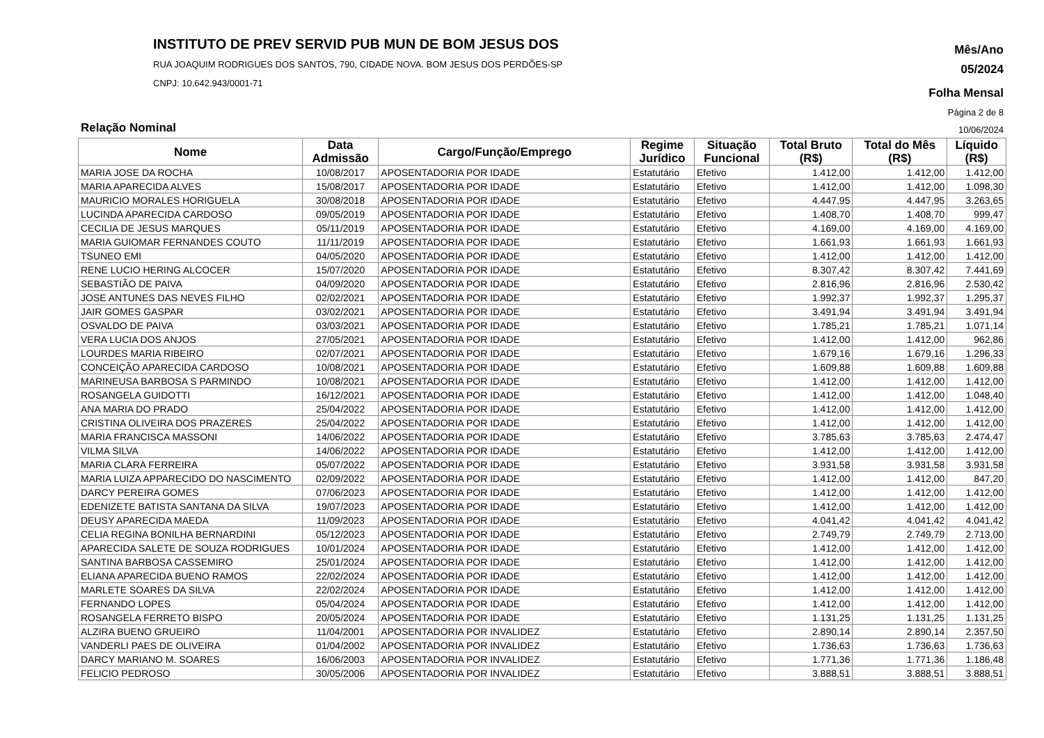INSTITUTO DE PREV SERVID PUB MUN DE BOM JESUS DOS
RUA JOAQUIM RODRIGUES DOS SANTOS, 790, CIDADE NOVA. BOM JESUS DOS PERDÕES-SP
CNPJ: 10.642.943/0001-71
Mês/Ano
05/2024
Folha Mensal
Página 2 de 8
Relação Nominal 10/06/2024
| Nome | Data Admissão | Cargo/Função/Emprego | Regime Jurídico | Situação Funcional | Total Bruto (R$) | Total do Mês (R$) | Líquido (R$) |
| --- | --- | --- | --- | --- | --- | --- | --- |
| MARIA JOSE DA ROCHA | 10/08/2017 | APOSENTADORIA POR IDADE | Estatutário | Efetivo | 1.412,00 | 1.412,00 | 1.412,00 |
| MARIA APARECIDA ALVES | 15/08/2017 | APOSENTADORIA POR IDADE | Estatutário | Efetivo | 1.412,00 | 1.412,00 | 1.098,30 |
| MAURICIO MORALES HORIGUELA | 30/08/2018 | APOSENTADORIA POR IDADE | Estatutário | Efetivo | 4.447,95 | 4.447,95 | 3.263,65 |
| LUCINDA APARECIDA CARDOSO | 09/05/2019 | APOSENTADORIA POR IDADE | Estatutário | Efetivo | 1.408,70 | 1.408,70 | 999,47 |
| CECILIA DE JESUS MARQUES | 05/11/2019 | APOSENTADORIA POR IDADE | Estatutário | Efetivo | 4.169,00 | 4.169,00 | 4.169,00 |
| MARIA GUIOMAR FERNANDES COUTO | 11/11/2019 | APOSENTADORIA POR IDADE | Estatutário | Efetivo | 1.661,93 | 1.661,93 | 1.661,93 |
| TSUNEO EMI | 04/05/2020 | APOSENTADORIA POR IDADE | Estatutário | Efetivo | 1.412,00 | 1.412,00 | 1.412,00 |
| RENE LUCIO HERING ALCOCER | 15/07/2020 | APOSENTADORIA POR IDADE | Estatutário | Efetivo | 8.307,42 | 8.307,42 | 7.441,69 |
| SEBASTIÃO DE PAIVA | 04/09/2020 | APOSENTADORIA POR IDADE | Estatutário | Efetivo | 2.816,96 | 2.816,96 | 2.530,42 |
| JOSE ANTUNES DAS NEVES FILHO | 02/02/2021 | APOSENTADORIA POR IDADE | Estatutário | Efetivo | 1.992,37 | 1.992,37 | 1.295,37 |
| JAIR GOMES GASPAR | 03/02/2021 | APOSENTADORIA POR IDADE | Estatutário | Efetivo | 3.491,94 | 3.491,94 | 3.491,94 |
| OSVALDO DE PAIVA | 03/03/2021 | APOSENTADORIA POR IDADE | Estatutário | Efetivo | 1.785,21 | 1.785,21 | 1.071,14 |
| VERA LUCIA DOS ANJOS | 27/05/2021 | APOSENTADORIA POR IDADE | Estatutário | Efetivo | 1.412,00 | 1.412,00 | 962,86 |
| LOURDES MARIA RIBEIRO | 02/07/2021 | APOSENTADORIA POR IDADE | Estatutário | Efetivo | 1.679,16 | 1.679,16 | 1.296,33 |
| CONCEIÇÃO APARECIDA CARDOSO | 10/08/2021 | APOSENTADORIA POR IDADE | Estatutário | Efetivo | 1.609,88 | 1.609,88 | 1.609,88 |
| MARINEUSA BARBOSA S PARMINDO | 10/08/2021 | APOSENTADORIA POR IDADE | Estatutário | Efetivo | 1.412,00 | 1.412,00 | 1.412,00 |
| ROSANGELA GUIDOTTI | 16/12/2021 | APOSENTADORIA POR IDADE | Estatutário | Efetivo | 1.412,00 | 1.412,00 | 1.048,40 |
| ANA MARIA DO PRADO | 25/04/2022 | APOSENTADORIA POR IDADE | Estatutário | Efetivo | 1.412,00 | 1.412,00 | 1.412,00 |
| CRISTINA OLIVEIRA DOS PRAZERES | 25/04/2022 | APOSENTADORIA POR IDADE | Estatutário | Efetivo | 1.412,00 | 1.412,00 | 1.412,00 |
| MARIA FRANCISCA MASSONI | 14/06/2022 | APOSENTADORIA POR IDADE | Estatutário | Efetivo | 3.785,63 | 3.785,63 | 2.474,47 |
| VILMA SILVA | 14/06/2022 | APOSENTADORIA POR IDADE | Estatutário | Efetivo | 1.412,00 | 1.412,00 | 1.412,00 |
| MARIA CLARA FERREIRA | 05/07/2022 | APOSENTADORIA POR IDADE | Estatutário | Efetivo | 3.931,58 | 3.931,58 | 3.931,58 |
| MARIA LUIZA APPARECIDO DO NASCIMENTO | 02/09/2022 | APOSENTADORIA POR IDADE | Estatutário | Efetivo | 1.412,00 | 1.412,00 | 847,20 |
| DARCY PEREIRA GOMES | 07/06/2023 | APOSENTADORIA POR IDADE | Estatutário | Efetivo | 1.412,00 | 1.412,00 | 1.412,00 |
| EDENIZETE BATISTA SANTANA DA SILVA | 19/07/2023 | APOSENTADORIA POR IDADE | Estatutário | Efetivo | 1.412,00 | 1.412,00 | 1.412,00 |
| DEUSY APARECIDA MAEDA | 11/09/2023 | APOSENTADORIA POR IDADE | Estatutário | Efetivo | 4.041,42 | 4.041,42 | 4.041,42 |
| CELIA REGINA BONILHA BERNARDINI | 05/12/2023 | APOSENTADORIA POR IDADE | Estatutário | Efetivo | 2.749,79 | 2.749,79 | 2.713,00 |
| APARECIDA SALETE DE SOUZA RODRIGUES | 10/01/2024 | APOSENTADORIA POR IDADE | Estatutário | Efetivo | 1.412,00 | 1.412,00 | 1.412,00 |
| SANTINA BARBOSA CASSEMIRO | 25/01/2024 | APOSENTADORIA POR IDADE | Estatutário | Efetivo | 1.412,00 | 1.412,00 | 1.412,00 |
| ELIANA APARECIDA BUENO RAMOS | 22/02/2024 | APOSENTADORIA POR IDADE | Estatutário | Efetivo | 1.412,00 | 1.412,00 | 1.412,00 |
| MARLETE SOARES DA SILVA | 22/02/2024 | APOSENTADORIA POR IDADE | Estatutário | Efetivo | 1.412,00 | 1.412,00 | 1.412,00 |
| FERNANDO LOPES | 05/04/2024 | APOSENTADORIA POR IDADE | Estatutário | Efetivo | 1.412,00 | 1.412,00 | 1.412,00 |
| ROSANGELA FERRETO BISPO | 20/05/2024 | APOSENTADORIA POR IDADE | Estatutário | Efetivo | 1.131,25 | 1.131,25 | 1.131,25 |
| ALZIRA BUENO GRUEIRO | 11/04/2001 | APOSENTADORIA POR INVALIDEZ | Estatutário | Efetivo | 2.890,14 | 2.890,14 | 2.357,50 |
| VANDERLI PAES DE OLIVEIRA | 01/04/2002 | APOSENTADORIA POR INVALIDEZ | Estatutário | Efetivo | 1.736,63 | 1.736,63 | 1.736,63 |
| DARCY MARIANO M. SOARES | 16/06/2003 | APOSENTADORIA POR INVALIDEZ | Estatutário | Efetivo | 1.771,36 | 1.771,36 | 1.186,48 |
| FELICIO PEDROSO | 30/05/2006 | APOSENTADORIA POR INVALIDEZ | Estatutário | Efetivo | 3.888,51 | 3.888,51 | 3.888,51 |